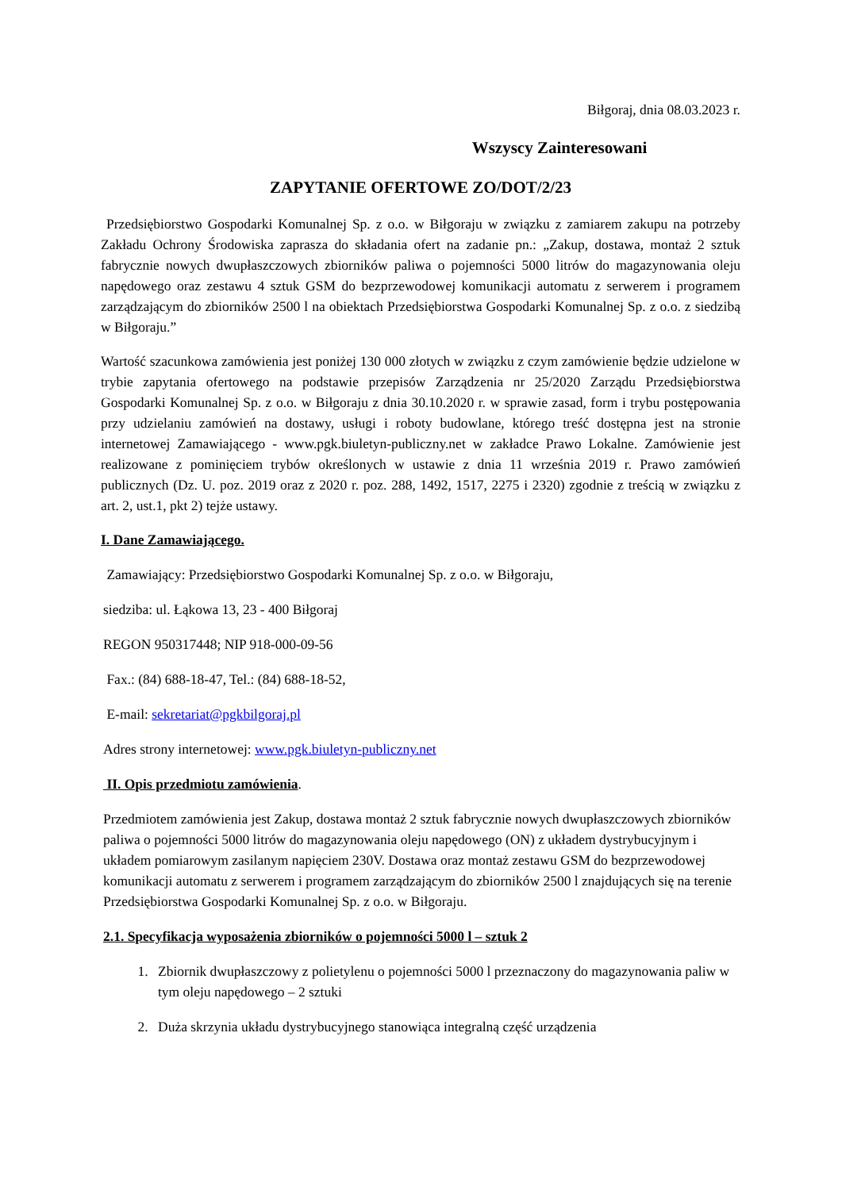Biłgoraj, dnia 08.03.2023 r.
Wszyscy Zainteresowani
ZAPYTANIE OFERTOWE ZO/DOT/2/23
Przedsiębiorstwo Gospodarki Komunalnej Sp. z o.o. w Biłgoraju w związku z zamiarem zakupu na potrzeby Zakładu Ochrony Środowiska zaprasza do składania ofert na zadanie pn.: „Zakup, dostawa, montaż 2 sztuk fabrycznie nowych dwupłaszczowych zbiorników paliwa o pojemności 5000 litrów do magazynowania oleju napędowego oraz zestawu 4 sztuk GSM do bezprzewodowej komunikacji automatu z serwerem i programem zarządzającym do zbiorników 2500 l na obiektach Przedsiębiorstwa Gospodarki Komunalnej Sp. z o.o. z siedzibą w Biłgoraju.”
Wartość szacunkowa zamówienia jest poniżej 130 000 złotych w związku z czym zamówienie będzie udzielone w trybie zapytania ofertowego na podstawie przepisów Zarządzenia nr 25/2020 Zarządu Przedsiębiorstwa Gospodarki Komunalnej Sp. z o.o. w Biłgoraju z dnia 30.10.2020 r. w sprawie zasad, form i trybu postępowania przy udzielaniu zamówień na dostawy, usługi i roboty budowlane, którego treść dostępna jest na stronie internetowej Zamawiającego - www.pgk.biuletyn-publiczny.net w zakładce Prawo Lokalne. Zamówienie jest realizowane z pominięciem trybów określonych w ustawie z dnia 11 września 2019 r. Prawo zamówień publicznych (Dz. U. poz. 2019 oraz z 2020 r. poz. 288, 1492, 1517, 2275 i 2320) zgodnie z treścią w związku z art. 2, ust.1, pkt 2) tejże ustawy.
I. Dane Zamawiającego.
Zamawiający: Przedsiębiorstwo Gospodarki Komunalnej Sp. z o.o. w Biłgoraju,
siedziba: ul. Łąkowa 13, 23 - 400 Biłgoraj
REGON 950317448; NIP 918-000-09-56
Fax.: (84) 688-18-47, Tel.: (84) 688-18-52,
E-mail: sekretariat@pgkbilgoraj.pl
Adres strony internetowej: www.pgk.biuletyn-publiczny.net
II. Opis przedmiotu zamówienia.
Przedmiotem zamówienia jest Zakup, dostawa montaż 2 sztuk fabrycznie nowych dwupłaszczowych zbiorników paliwa o pojemności 5000 litrów do magazynowania oleju napędowego (ON) z układem dystrybucyjnym i układem pomiarowym zasilanym napięciem 230V. Dostawa oraz montaż zestawu GSM do bezprzewodowej komunikacji automatu z serwerem i programem zarządzającym do zbiorników 2500 l znajdujących się na terenie Przedsiębiorstwa Gospodarki Komunalnej Sp. z o.o. w Biłgoraju.
2.1. Specyfikacja wyposażenia zbiorników o pojemności 5000 l – sztuk 2
1. Zbiornik dwupłaszczowy z polietylenu o pojemności 5000 l przeznaczony do magazynowania paliw w tym oleju napędowego – 2 sztuki
2. Duża skrzynia układu dystrybucyjnego stanowiąca integralną część urządzenia